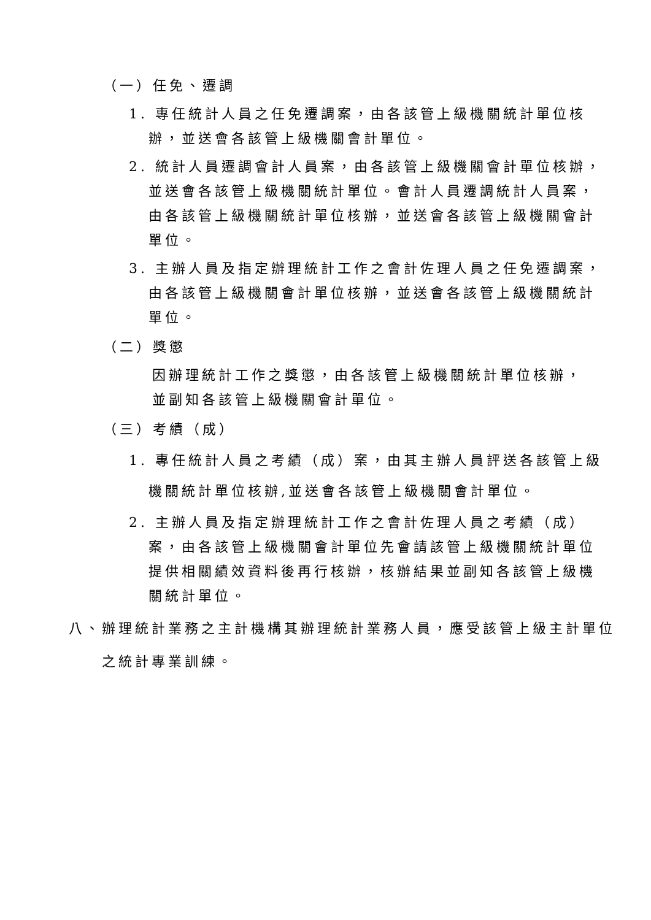（一）任免、遷調
1. 專任統計人員之任免遷調案，由各該管上級機關統計單位核辦，並送會各該管上級機關會計單位。
2. 統計人員遷調會計人員案，由各該管上級機關會計單位核辦，並送會各該管上級機關統計單位。會計人員遷調統計人員案，由各該管上級機關統計單位核辦，並送會各該管上級機關會計單位。
3. 主辦人員及指定辦理統計工作之會計佐理人員之任免遷調案，由各該管上級機關會計單位核辦，並送會各該管上級機關統計單位。
（二）獎懲
因辦理統計工作之獎懲，由各該管上級機關統計單位核辦，並副知各該管上級機關會計單位。
（三）考績（成）
1. 專任統計人員之考績（成）案，由其主辦人員評送各該管上級機關統計單位核辦,並送會各該管上級機關會計單位。
2. 主辦人員及指定辦理統計工作之會計佐理人員之考績（成）案，由各該管上級機關會計單位先會請該管上級機關統計單位提供相關績效資料後再行核辦，核辦結果並副知各該管上級機關統計單位。
八、辦理統計業務之主計機構其辦理統計業務人員，應受該管上級主計單位之統計專業訓練。